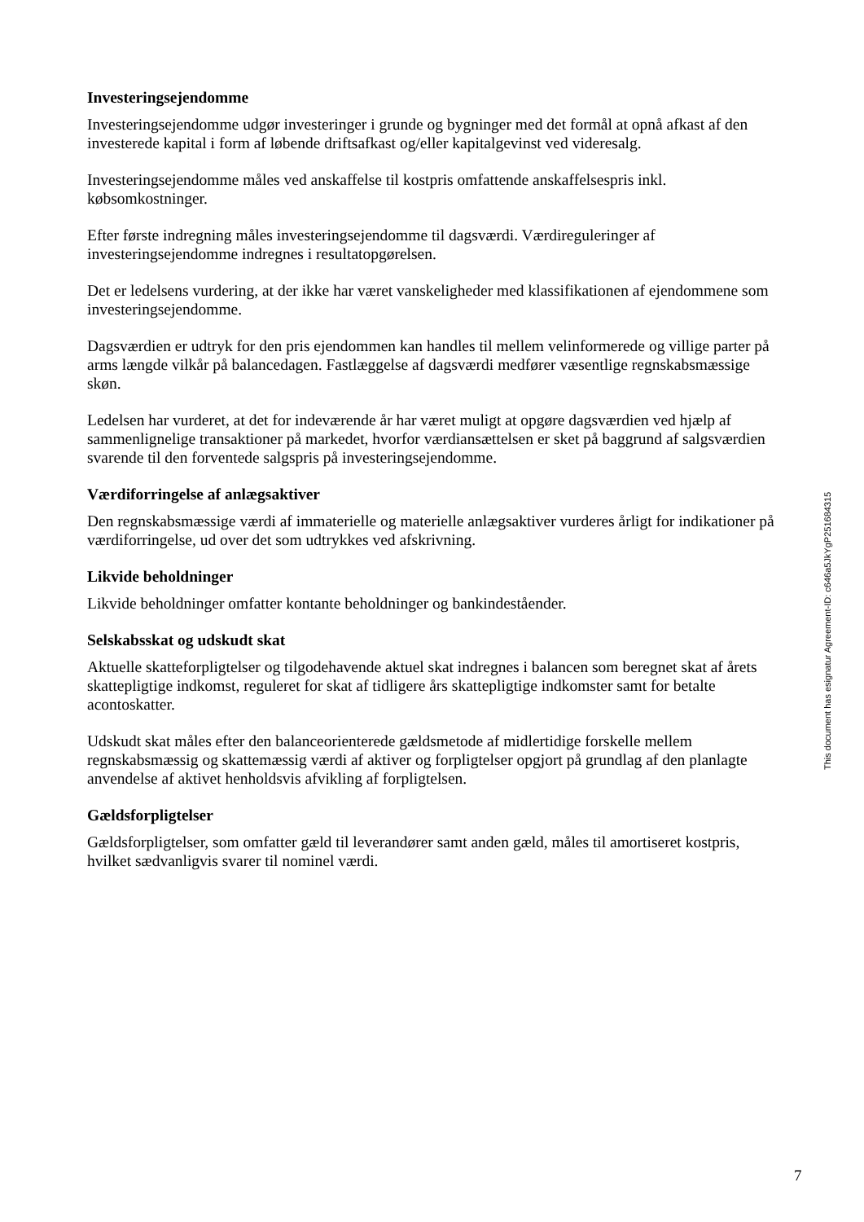Investeringsejendomme
Investeringsejendomme udgør investeringer i grunde og bygninger med det formål at opnå afkast af den investerede kapital i form af løbende driftsafkast og/eller kapitalgevinst ved videresalg.
Investeringsejendomme måles ved anskaffelse til kostpris omfattende anskaffelsespris inkl. købsomkostninger.
Efter første indregning måles investeringsejendomme til dagsværdi. Værdireguleringer af investeringsejendomme indregnes i resultatopgørelsen.
Det er ledelsens vurdering, at der ikke har været vanskeligheder med klassifikationen af ejendommene som investeringsejendomme.
Dagsværdien er udtryk for den pris ejendommen kan handles til mellem velinformerede og villige parter på arms længde vilkår på balancedagen. Fastlæggelse af dagsværdi medfører væsentlige regnskabsmæssige skøn.
Ledelsen har vurderet, at det for indeværende år har været muligt at opgøre dagsværdien ved hjælp af sammenlignelige transaktioner på markedet, hvorfor værdiansættelsen er sket på baggrund af salgsværdien svarende til den forventede salgspris på investeringsejendomme.
Værdiforringelse af anlægsaktiver
Den regnskabsmæssige værdi af immaterielle og materielle anlægsaktiver vurderes årligt for indikationer på værdiforringelse, ud over det som udtrykkes ved afskrivning.
Likvide beholdninger
Likvide beholdninger omfatter kontante beholdninger og bankindeståender.
Selskabsskat og udskudt skat
Aktuelle skatteforpligtelser og tilgodehavende aktuel skat indregnes i balancen som beregnet skat af årets skattepligtige indkomst, reguleret for skat af tidligere års skattepligtige indkomster samt for betalte acontoskatter.
Udskudt skat måles efter den balanceorienterede gældsmetode af midlertidige forskelle mellem regnskabsmæssig og skattemæssig værdi af aktiver og forpligtelser opgjort på grundlag af den planlagte anvendelse af aktivet henholdsvis afvikling af forpligtelsen.
Gældsforpligtelser
Gældsforpligtelser, som omfatter gæld til leverandører samt anden gæld, måles til amortiseret kostpris, hvilket sædvanligvis svarer til nominel værdi.
This document has esignatur Agreement-ID: c646a5JkYgP251684315
7